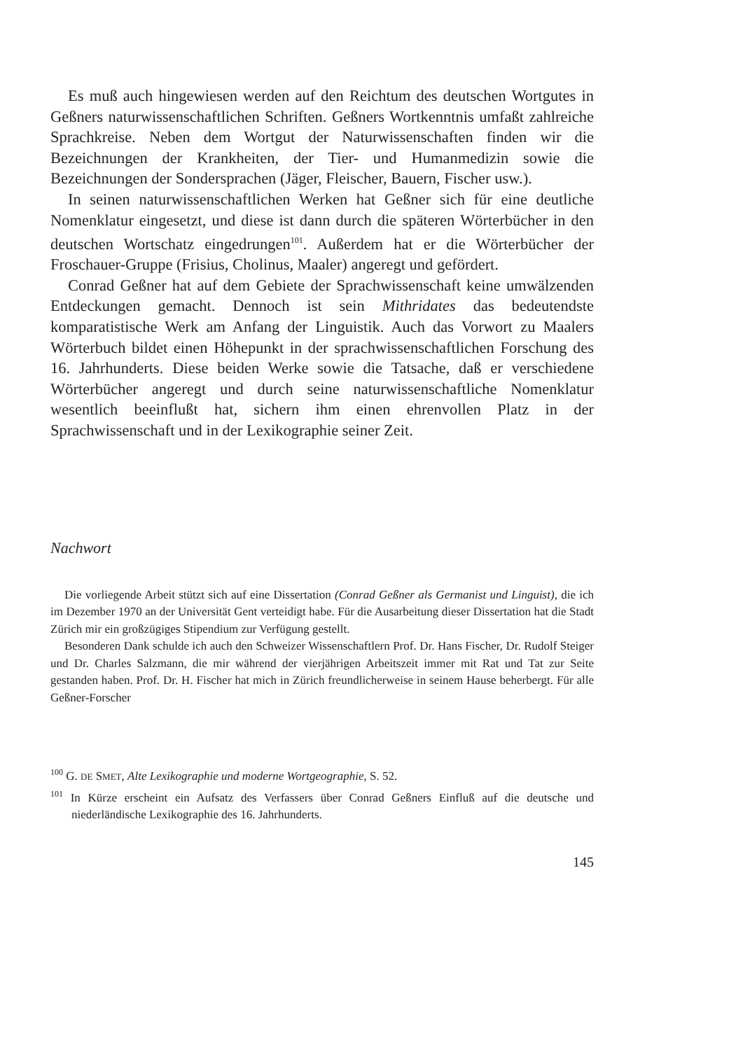Es muß auch hingewiesen werden auf den Reichtum des deutschen Wortgutes in Geßners naturwissenschaftlichen Schriften. Geßners Wortkenntnis umfaßt zahlreiche Sprachkreise. Neben dem Wortgut der Naturwissenschaften finden wir die Bezeichnungen der Krankheiten, der Tier- und Humanmedizin sowie die Bezeichnungen der Sondersprachen (Jäger, Fleischer, Bauern, Fischer usw.).
In seinen naturwissenschaftlichen Werken hat Geßner sich für eine deutliche Nomenklatur eingesetzt, und diese ist dann durch die späteren Wörterbücher in den deutschen Wortschatz eingedrungen<sup>101</sup>. Außerdem hat er die Wörterbücher der Froschauer-Gruppe (Frisius, Cholinus, Maaler) angeregt und gefördert.
Conrad Geßner hat auf dem Gebiete der Sprachwissenschaft keine umwälzenden Entdeckungen gemacht. Dennoch ist sein Mithridates das bedeutendste komparatistische Werk am Anfang der Linguistik. Auch das Vorwort zu Maalers Wörterbuch bildet einen Höhepunkt in der sprachwissenschaftlichen Forschung des 16. Jahrhunderts. Diese beiden Werke sowie die Tatsache, daß er verschiedene Wörterbücher angeregt und durch seine naturwissenschaftliche Nomenklatur wesentlich beeinflußt hat, sichern ihm einen ehrenvollen Platz in der Sprachwissenschaft und in der Lexikographie seiner Zeit.
Nachwort
Die vorliegende Arbeit stützt sich auf eine Dissertation (Conrad Geßner als Germanist und Linguist), die ich im Dezember 1970 an der Universität Gent verteidigt habe. Für die Ausarbeitung dieser Dissertation hat die Stadt Zürich mir ein großzügiges Stipendium zur Verfügung gestellt.
Besonderen Dank schulde ich auch den Schweizer Wissenschaftlern Prof. Dr. Hans Fischer, Dr. Rudolf Steiger und Dr. Charles Salzmann, die mir während der vierjährigen Arbeitszeit immer mit Rat und Tat zur Seite gestanden haben. Prof. Dr. H. Fischer hat mich in Zürich freundlicherweise in seinem Hause beherbergt. Für alle Geßner-Forscher
<sup>100</sup> G. DE SMET, Alte Lexikographie und moderne Wortgeographie, S. 52.
<sup>101</sup> In Kürze erscheint ein Aufsatz des Verfassers über Conrad Geßners Einfluß auf die deutsche und niederländische Lexikographie des 16. Jahrhunderts.
145